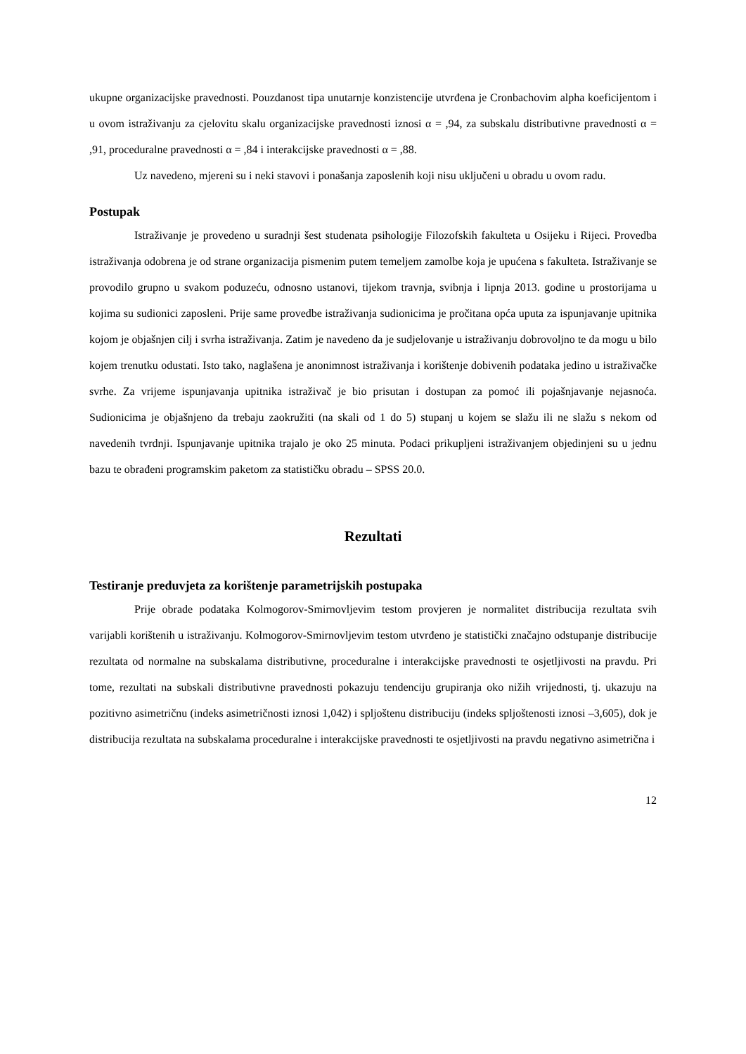ukupne organizacijske pravednosti. Pouzdanost tipa unutarnje konzistencije utvrđena je Cronbachovim alpha koeficijentom i u ovom istraživanju za cjelovitu skalu organizacijske pravednosti iznosi α = ,94, za subskalu distributivne pravednosti α = ,91, proceduralne pravednosti α = ,84 i interakcijske pravednosti α = ,88.
Uz navedeno, mjereni su i neki stavovi i ponašanja zaposlenih koji nisu uključeni u obradu u ovom radu.
Postupak
Istraživanje je provedeno u suradnji šest studenata psihologije Filozofskih fakulteta u Osijeku i Rijeci. Provedba istraživanja odobrena je od strane organizacija pismenim putem temeljem zamolbe koja je upućena s fakulteta. Istraživanje se provodilo grupno u svakom poduzeću, odnosno ustanovi, tijekom travnja, svibnja i lipnja 2013. godine u prostorijama u kojima su sudionici zaposleni. Prije same provedbe istraživanja sudionicima je pročitana opća uputa za ispunjavanje upitnika kojom je objašnjen cilj i svrha istraživanja. Zatim je navedeno da je sudjelovanje u istraživanju dobrovoljno te da mogu u bilo kojem trenutku odustati. Isto tako, naglašena je anonimnost istraživanja i korištenje dobivenih podataka jedino u istraživačke svrhe. Za vrijeme ispunjavanja upitnika istraživač je bio prisutan i dostupan za pomoć ili pojašnjavanje nejasnoća. Sudionicima je objašnjeno da trebaju zaokružiti (na skali od 1 do 5) stupanj u kojem se slažu ili ne slažu s nekom od navedenih tvrdnji. Ispunjavanje upitnika trajalo je oko 25 minuta. Podaci prikupljeni istraživanjem objedinjeni su u jednu bazu te obrađeni programskim paketom za statističku obradu – SPSS 20.0.
Rezultati
Testiranje preduvjeta za korištenje parametrijskih postupaka
Prije obrade podataka Kolmogorov-Smirnovljevim testom provjeren je normalitet distribucija rezultata svih varijabli korištenih u istraživanju. Kolmogorov-Smirnovljevim testom utvrđeno je statistički značajno odstupanje distribucije rezultata od normalne na subskalama distributivne, proceduralne i interakcijske pravednosti te osjetljivosti na pravdu. Pri tome, rezultati na subskali distributivne pravednosti pokazuju tendenciju grupiranja oko nižih vrijednosti, tj. ukazuju na pozitivno asimetričnu (indeks asimetričnosti iznosi 1,042) i spljoštenu distribuciju (indeks spljoštenosti iznosi –3,605), dok je distribucija rezultata na subskalama proceduralne i interakcijske pravednosti te osjetljivosti na pravdu negativno asimetrična i
12